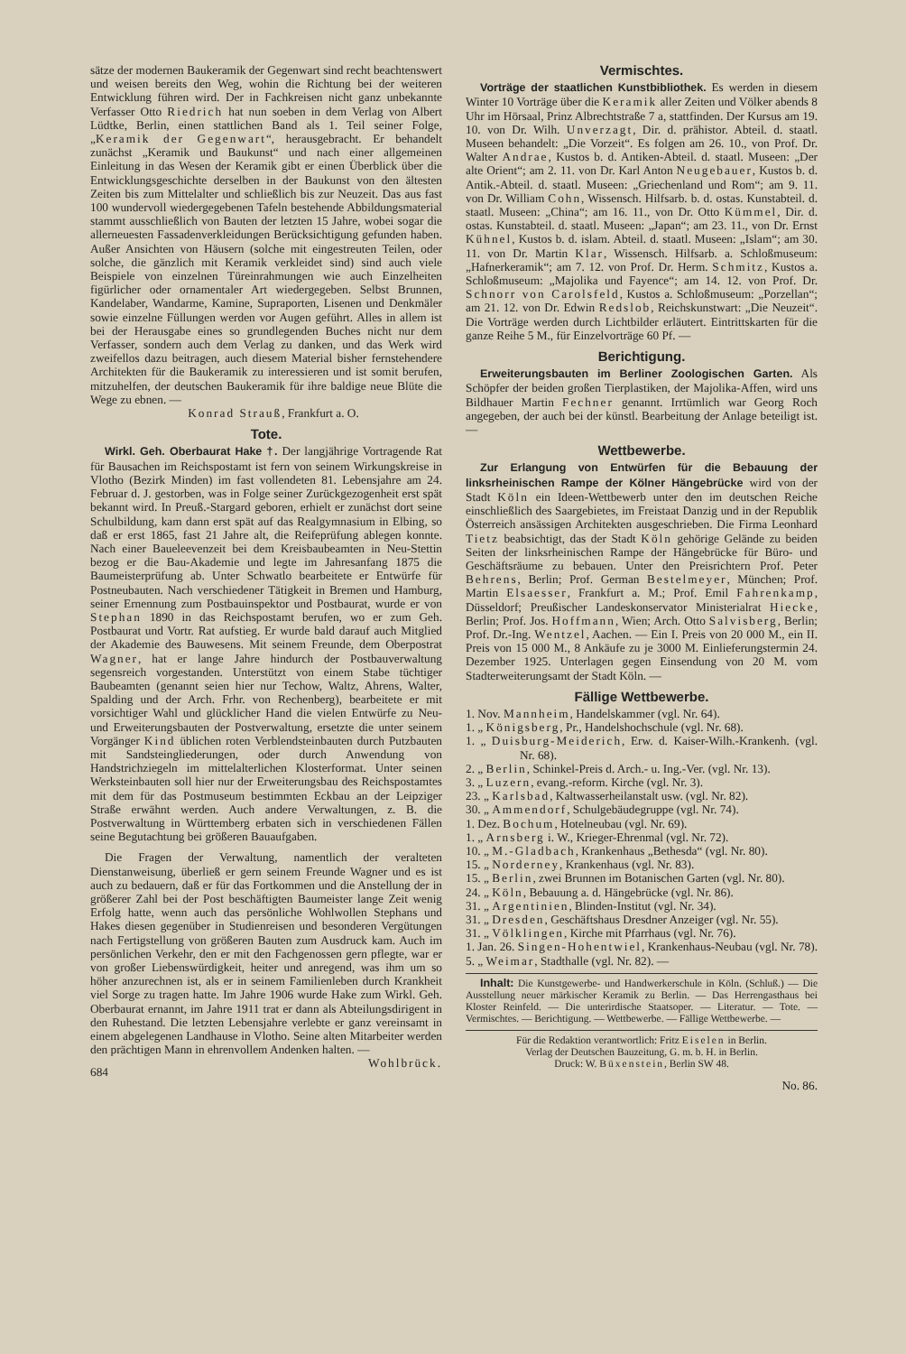sätze der modernen Baukeramik der Gegenwart sind recht beachtenswert und weisen bereits den Weg, wohin die Richtung bei der weiteren Entwicklung führen wird. Der in Fachkreisen nicht ganz unbekannte Verfasser Otto Riedrich hat nun soeben in dem Verlag von Albert Lüdtke, Berlin, einen stattlichen Band als 1. Teil seiner Folge, „Keramik der Gegenwart“, herausgebracht. Er behandelt zunächst „Keramik und Baukunst“ und nach einer allgemeinen Einleitung in das Wesen der Keramik gibt er einen Überblick über die Entwicklungsgeschichte derselben in der Baukunst von den ältesten Zeiten bis zum Mittelalter und schließlich bis zur Neuzeit. Das aus fast 100 wundervoll wiedergegebenen Tafeln bestehende Abbildungsmaterial stammt ausschließlich von Bauten der letzten 15 Jahre, wobei sogar die allerneuesten Fassadenverkleidungen Berücksichtigung gefunden haben. Außer Ansichten von Häusern (solche mit eingestreuten Teilen, oder solche, die gänzlich mit Keramik verkleidet sind) sind auch viele Beispiele von einzelnen Türeinrahmungen wie auch Einzelheiten figürlicher oder ornamentaler Art wiedergegeben. Selbst Brunnen, Kandelaber, Wandarme, Kamine, Supraporten, Lisenen und Denkmäler sowie einzelne Füllungen werden vor Augen geführt. Alles in allem ist bei der Herausgabe eines so grundlegenden Buches nicht nur dem Verfasser, sondern auch dem Verlag zu danken, und das Werk wird zweifellos dazu beitragen, auch diesem Material bisher fernstehendere Architekten für die Baukeramik zu interessieren und ist somit berufen, mitzuhelfen, der deutschen Baukeramik für ihre baldige neue Blüte die Wege zu ebnen. —
Konrad Strauß, Frankfurt a. O.
Tote.
Wirkl. Geh. Oberbaurat Hake †. Der langjährige Vortragende Rat für Bausachen im Reichspostamt ist fern von seinem Wirkungskreise in Vlotho (Bezirk Minden) im fast vollendeten 81. Lebensjahre am 24. Februar d. J. gestorben, was in Folge seiner Zurückgezogenheit erst spät bekannt wird. In Preuß.-Stargard geboren, erhielt er zunächst dort seine Schulbildung, kam dann erst spät auf das Realgymnasium in Elbing, so daß er erst 1865, fast 21 Jahre alt, die Reifeprüfung ablegen konnte. Nach einer Baueleevenzeit bei dem Kreisbaubeamten in Neu-Stettin bezog er die Bau-Akademie und legte im Jahresanfang 1875 die Baumeisterprüfung ab. Unter Schwatlo bearbeitete er Entwürfe für Postneubauten. Nach verschiedener Tätigkeit in Bremen und Hamburg, seiner Ernennung zum Postbauinspektor und Postbaurat, wurde er von Stephan 1890 in das Reichspostamt berufen, wo er zum Geh. Postbaurat und Vortr. Rat aufstieg. Er wurde bald darauf auch Mitglied der Akademie des Bauwesens. Mit seinem Freunde, dem Oberpostrat Wagner, hat er lange Jahre hindurch der Postbauverwaltung segensreich vorgestanden. Unterstützt von einem Stabe tüchtiger Baubeamten (genannt seien hier nur Techow, Waltz, Ahrens, Walter, Spalding und der Arch. Frhr. von Rechenberg), bearbeitete er mit vorsichtiger Wahl und glücklicher Hand die vielen Entwürfe zu Neu- und Erweiterungsbauten der Postverwaltung, ersetzte die unter seinem Vorgänger Kind üblichen roten Verblendsteinbauten durch Putzbauten mit Sandsteingliederungen, oder durch Anwendung von Handstrichziegeln im mittelalterlichen Klosterformat. Unter seinen Werksteinbauten soll hier nur der Erweiterungsbau des Reichspostamtes mit dem für das Postmuseum bestimmten Eckbau an der Leipziger Straße erwähnt werden. Auch andere Verwaltungen, z. B. die Postverwaltung in Württemberg erbaten sich in verschiedenen Fällen seine Begutachtung bei größeren Bauaufgaben.
Die Fragen der Verwaltung, namentlich der veralteten Dienstanweisung, überließ er gern seinem Freunde Wagner und es ist auch zu bedauern, daß er für das Fortkommen und die Anstellung der in größerer Zahl bei der Post beschäftigten Baumeister lange Zeit wenig Erfolg hatte, wenn auch das persönliche Wohlwollen Stephans und Hakes diesen gegenüber in Studienreisen und besonderen Vergütungen nach Fertigstellung von größeren Bauten zum Ausdruck kam. Auch im persönlichen Verkehr, den er mit den Fachgenossen gern pflegte, war er von großer Liebenswürdigkeit, heiter und anregend, was ihm um so höher anzurechnen ist, als er in seinem Familienleben durch Krankheit viel Sorge zu tragen hatte. Im Jahre 1906 wurde Hake zum Wirkl. Geh. Oberbaurat ernannt, im Jahre 1911 trat er dann als Abteilungsdirigent in den Ruhestand. Die letzten Lebensjahre verlebte er ganz vereinsamt in einem abgelegenen Landhause in Vlotho. Seine alten Mitarbeiter werden den prächtigen Mann in ehrenvollem Andenken halten. — Wohlbrück.
684
Vermischtes.
Vorträge der staatlichen Kunstbibliothek. Es werden in diesem Winter 10 Vorträge über die Keramik aller Zeiten und Völker abends 8 Uhr im Hörsaal, Prinz Albrechtstraße 7 a, stattfinden. Der Kursus am 19. 10. von Dr. Wilh. Unverzagt, Dir. d. prähistor. Abteil. d. staatl. Museen behandelt: „Die Vorzeit“. Es folgen am 26. 10., von Prof. Dr. Walter Andrae, Kustos b. d. Antiken-Abteil. d. staatl. Museen: „Der alte Orient“; am 2. 11. von Dr. Karl Anton Neugebauer, Kustos b. d. Antik.-Abteil. d. staatl. Museen: „Griechenland und Rom“; am 9. 11. von Dr. William Cohn, Wissensch. Hilfsarb. b. d. ostas. Kunstabteil. d. staatl. Museen: „China“; am 16. 11., von Dr. Otto Kümmel, Dir. d. ostas. Kunstabteil. d. staatl. Museen: „Japan“; am 23. 11., von Dr. Ernst Kühnel, Kustos b. d. islam. Abteil. d. staatl. Museen: „Islam“; am 30. 11. von Dr. Martin Klar, Wissensch. Hilfsarb. a. Schloßmuseum: „Hafnerkeramik“; am 7. 12. von Prof. Dr. Herm. Schmitz, Kustos a. Schloßmuseum: „Majolika und Fayence“; am 14. 12. von Prof. Dr. Schnorr von Carolsfeld, Kustos a. Schloßmuseum: „Porzellan“; am 21. 12. von Dr. Edwin Redslob, Reichskunstwart: „Die Neuzeit“. Die Vorträge werden durch Lichtbilder erläutert. Eintrittskarten für die ganze Reihe 5 M., für Einzelvorträge 60 Pf. —
Berichtigung.
Erweiterungsbauten im Berliner Zoologischen Garten. Als Schöpfer der beiden großen Tierplastiken, der Majolika-Affen, wird uns Bildhauer Martin Fechner genannt. Irrtümlich war Georg Roch angegeben, der auch bei der künstl. Bearbeitung der Anlage beteiligt ist. —
Wettbewerbe.
Zur Erlangung von Entwürfen für die Bebauung der linksrheinischen Rampe der Kölner Hängebrücke wird von der Stadt Köln ein Ideen-Wettbewerb unter den im deutschen Reiche einschließlich des Saargebietes, im Freistaat Danzig und in der Republik Österreich ansässigen Architekten ausgeschrieben. Die Firma Leonhard Tietz beabsichtigt, das der Stadt Köln gehörige Gelände zu beiden Seiten der linksrheinischen Rampe der Hängebrücke für Büro- und Geschäftsräume zu bebauen. Unter den Preisrichtern Prof. Peter Behrens, Berlin; Prof. German Bestelmeyer, München; Prof. Martin Elsaesser, Frankfurt a. M.; Prof. Emil Fahrenkamp, Düsseldorf; Preußischer Landeskonservator Ministerialrat Hiecke, Berlin; Prof. Jos. Hoffmann, Wien; Arch. Otto Salvisberg, Berlin; Prof. Dr.-Ing. Wentzel, Aachen. — Ein I. Preis von 20 000 M., ein II. Preis von 15 000 M., 8 Ankäufe zu je 3000 M. Einlieferungstermin 24. Dezember 1925. Unterlagen gegen Einsendung von 20 M. vom Stadterweiterungsamt der Stadt Köln. —
Fällige Wettbewerbe.
1. Nov. Mannheim, Handelskammer (vgl. Nr. 64).
1. „ Königsberg, Pr., Handelshochschule (vgl. Nr. 68).
1. „ Duisburg-Meiderich, Erw. d. Kaiser-Wilh.-Krankenh. (vgl. Nr. 68).
2. „ Berlin, Schinkel-Preis d. Arch.- u. Ing.-Ver. (vgl. Nr. 13).
3. „ Luzern, evang.-reform. Kirche (vgl. Nr. 3).
23. „ Karlsbad, Kaltwasserheilanstalt usw. (vgl. Nr. 82).
30. „ Ammendorf, Schulgebäudegruppe (vgl. Nr. 74).
1. Dez. Bochum, Hotelneubau (vgl. Nr. 69).
1. „ Arnsberg i. W., Krieger-Ehrenmal (vgl. Nr. 72).
10. „ M.-Gladbach, Krankenhaus „Bethesda“ (vgl. Nr. 80).
15. „ Norderney, Krankenhaus (vgl. Nr. 83).
15. „ Berlin, zwei Brunnen im Botanischen Garten (vgl. Nr. 80).
24. „ Köln, Bebauung a. d. Hängebrücke (vgl. Nr. 86).
31. „ Argentinien, Blinden-Institut (vgl. Nr. 34).
31. „ Dresden, Geschäftshaus Dresdner Anzeiger (vgl. Nr. 55).
31. „ Völklingen, Kirche mit Pfarrhaus (vgl. Nr. 76).
1. Jan. 26. Singen-Hohentwiel, Krankenhaus-Neubau (vgl. Nr. 78).
5. „ Weimar, Stadthalle (vgl. Nr. 82). —
Inhalt: Die Kunstgewerbe- und Handwerkerschule in Köln. (Schluß.) — Die Ausstellung neuer märkischer Keramik zu Berlin. — Das Herrengasthaus bei Kloster Reinfeld. — Die unterirdische Staatsoper. — Literatur. — Tote. — Vermischtes. — Berichtigung. — Wettbewerbe. — Fällige Wettbewerbe. —
Für die Redaktion verantwortlich: Fritz Eiselen in Berlin.
Verlag der Deutschen Bauzeitung, G. m. b. H. in Berlin.
Druck: W. Büxenstein, Berlin SW 48.
No. 86.